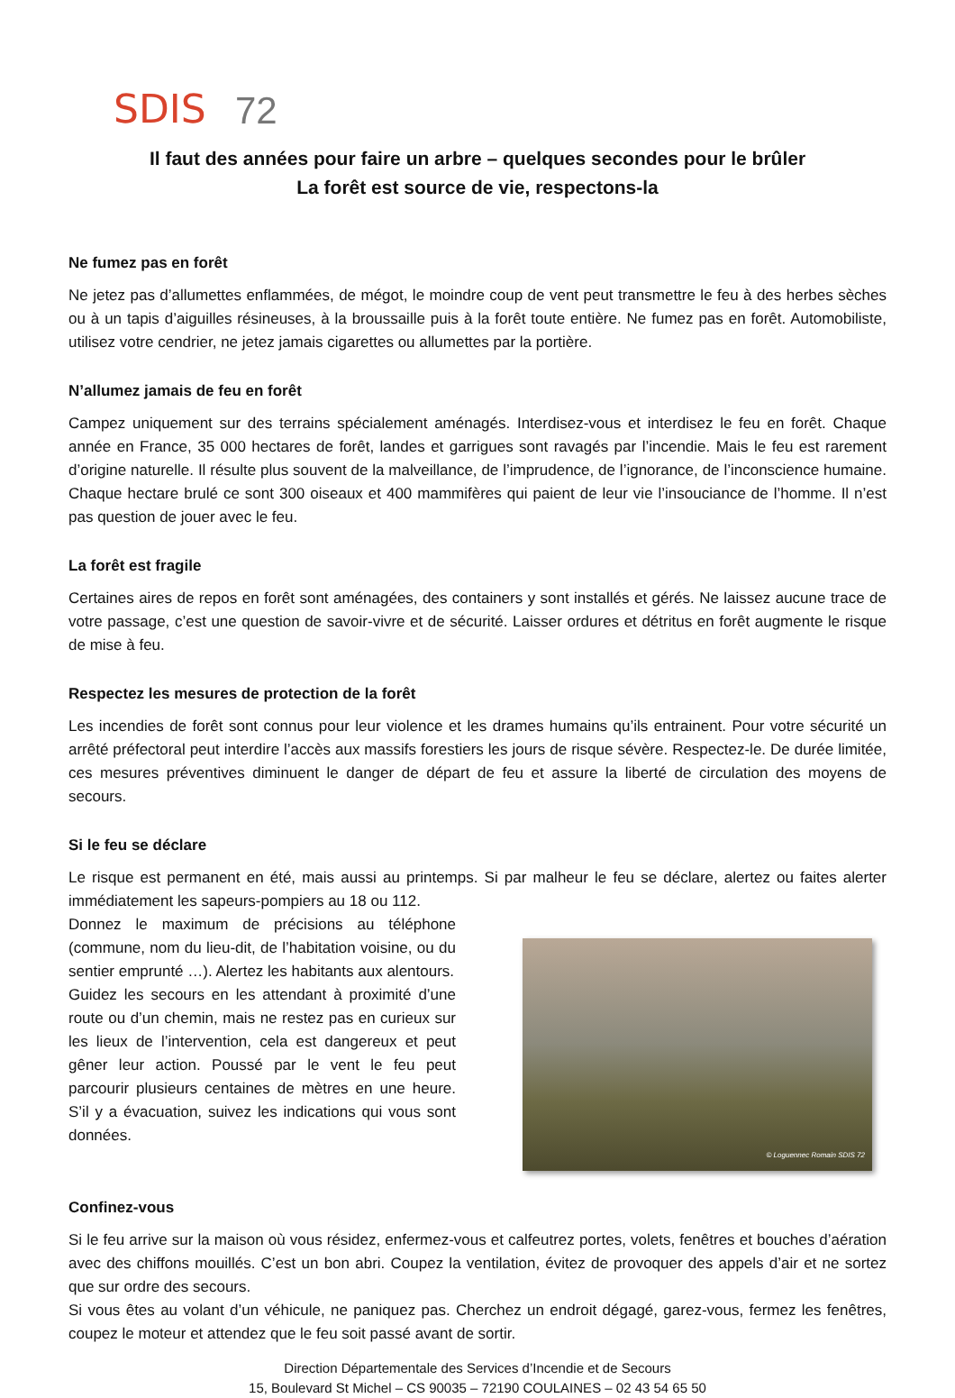SDIS 72
Il faut des années pour faire un arbre – quelques secondes pour le brûler
La forêt est source de vie, respectons-la
Ne fumez pas en forêt
Ne jetez pas d’allumettes enflammées, de mégot, le moindre coup de vent peut transmettre le feu à des herbes sèches ou à un tapis d’aiguilles résineuses, à la broussaille puis à la forêt toute entière. Ne fumez pas en forêt. Automobiliste, utilisez votre cendrier, ne jetez jamais cigarettes ou allumettes par la portière.
N’allumez jamais de feu en forêt
Campez uniquement sur des terrains spécialement aménagés. Interdisez-vous et interdisez le feu en forêt. Chaque année en France, 35 000 hectares de forêt, landes et garrigues sont ravagés par l’incendie. Mais le feu est rarement d’origine naturelle. Il résulte plus souvent de la malveillance, de l’imprudence, de l’ignorance, de l’inconscience humaine. Chaque hectare brulé ce sont 300 oiseaux et 400 mammifères qui paient de leur vie l’insouciance de l’homme. Il n’est pas question de jouer avec le feu.
La forêt est fragile
Certaines aires de repos en forêt sont aménagées, des containers y sont installés et gérés. Ne laissez aucune trace de votre passage, c’est une question de savoir-vivre et de sécurité. Laisser ordures et détritus en forêt augmente le risque de mise à feu.
Respectez les mesures de protection de la forêt
Les incendies de forêt sont connus pour leur violence et les drames humains qu’ils entrainent. Pour votre sécurité un arrêté préfectoral peut interdire l’accès aux massifs forestiers les jours de risque sévère. Respectez-le. De durée limitée, ces mesures préventives diminuent le danger de départ de feu et assure la liberté de circulation des moyens de secours.
Si le feu se déclare
Le risque est permanent en été, mais aussi au printemps. Si par malheur le feu se déclare, alertez ou faites alerter immédiatement les sapeurs-pompiers au 18 ou 112.
Donnez le maximum de précisions au téléphone (commune, nom du lieu-dit, de l’habitation voisine, ou du sentier emprunté …). Alertez les habitants aux alentours.
Guidez les secours en les attendant à proximité d’une route ou d’un chemin, mais ne restez pas en curieux sur les lieux de l’intervention, cela est dangereux et peut gêner leur action. Poussé par le vent le feu peut parcourir plusieurs centaines de mètres en une heure. S’il y a évacuation, suivez les indications qui vous sont données.
© Loguennec Romain SDIS 72
Confinez-vous
Si le feu arrive sur la maison où vous résidez, enfermez-vous et calfeutrez portes, volets, fenêtres et bouches d’aération avec des chiffons mouillés. C’est un bon abri. Coupez la ventilation, évitez de provoquer des appels d’air et ne sortez que sur ordre des secours.
Si vous êtes au volant d’un véhicule, ne paniquez pas. Cherchez un endroit dégagé, garez-vous, fermez les fenêtres, coupez le moteur et attendez que le feu soit passé avant de sortir.
Direction Départementale des Services d’Incendie et de Secours
15, Boulevard St Michel – CS 90035 – 72190 COULAINES – 02 43 54 65 50